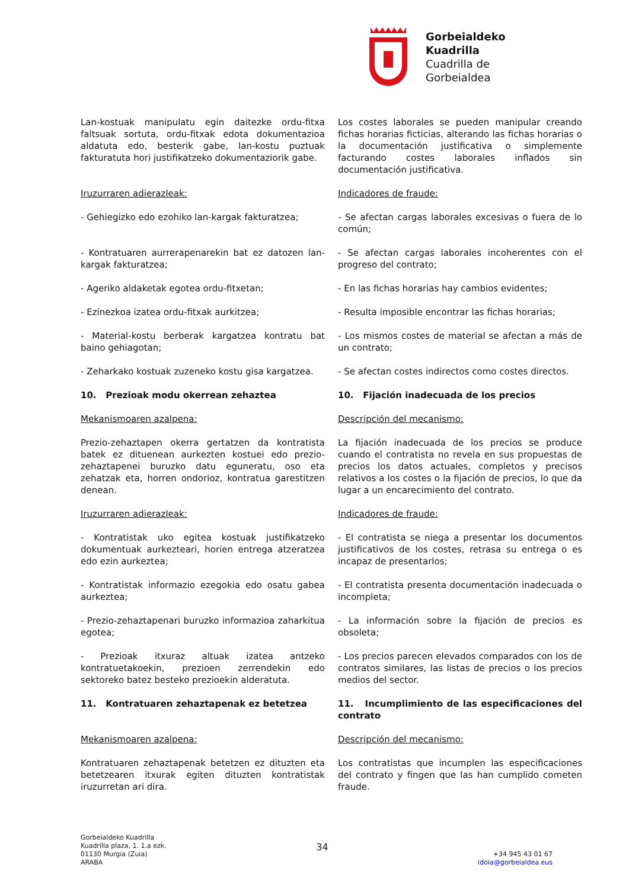Gorbeialdeko
Kuadrilla
Cuadrilla de
Gorbeialdea
Lan-kostuak manipulatu egin daitezke ordu-fitxa faltsuak sortuta, ordu-fitxak edota dokumentazioa aldatuta edo, besterik gabe, lan-kostu puztuak fakturatuta hori justifikatzeko dokumentaziorik gabe.
Los costes laborales se pueden manipular creando fichas horarias ficticias, alterando las fichas horarias o la documentación justificativa o simplemente facturando costes laborales inflados sin documentación justificativa.
Iruzurraren adierazleak:
Indicadores de fraude:
- Gehiegizko edo ezohiko lan-kargak fakturatzea;
- Se afectan cargas laborales excesivas o fuera de lo común;
- Kontratuaren aurrerapenarekin bat ez datozen lan-kargak fakturatzea;
- Se afectan cargas laborales incoherentes con el progreso del contrato;
- Ageriko aldaketak egotea ordu-fitxetan;
- En las fichas horarias hay cambios evidentes;
- Ezinezkoa izatea ordu-fitxak aurkitzea;
- Resulta imposible encontrar las fichas horarias;
- Material-kostu berberak kargatzea kontratu bat baino gehiagotan;
- Los mismos costes de material se afectan a más de un contrato;
- Zeharkako kostuak zuzeneko kostu gisa kargatzea.
- Se afectan costes indirectos como costes directos.
10. Prezioak modu okerrean zehaztea
10. Fijación inadecuada de los precios
Mekanismoaren azalpena:
Descripción del mecanismo:
Prezio-zehaztapen okerra gertatzen da kontratista batek ez dituenean aurkezten kostuei edo prezio-zehaztapenei buruzko datu eguneratu, oso eta zehatzak eta, horren ondorioz, kontratua garestitzen denean.
La fijación inadecuada de los precios se produce cuando el contratista no revela en sus propuestas de precios los datos actuales, completos y precisos relativos a los costes o la fijación de precios, lo que da lugar a un encarecimiento del contrato.
Iruzurraren adierazleak:
Indicadores de fraude:
- Kontratistak uko egitea kostuak justifikatzeko dokumentuak aurkezteari, horien entrega atzeratzea edo ezin aurkeztea;
- El contratista se niega a presentar los documentos justificativos de los costes, retrasa su entrega o es incapaz de presentarlos;
- Kontratistak informazio ezegokia edo osatu gabea aurkeztea;
- El contratista presenta documentación inadecuada o incompleta;
- Prezio-zehaztapenari buruzko informazioa zaharkitua egotea;
- La información sobre la fijación de precios es obsoleta;
- Prezioak itxuraz altuak izatea antzeko kontratuetakoekin, prezioen zerrendekin edo sektoreko batez besteko prezioekin alderatuta.
- Los precios parecen elevados comparados con los de contratos similares, las listas de precios o los precios medios del sector.
11. Kontratuaren zehaztapenak ez betetzea
11. Incumplimiento de las especificaciones del contrato
Mekanismoaren azalpena:
Descripción del mecanismo:
Kontratuaren zehaztapenak betetzen ez dituzten eta betetzearen itxurak egiten dituzten kontratistak iruzurretan ari dira.
Los contratistas que incumplen las especificaciones del contrato y fingen que las han cumplido cometen fraude.
Gorbeialdeko Kuadrilla
Kuadrilla plaza, 1. 1.a ezk.
01130 Murgia (Zuia)
ARABA
34
+34 945 43 01 67
idoia@gorbeialdea.eus